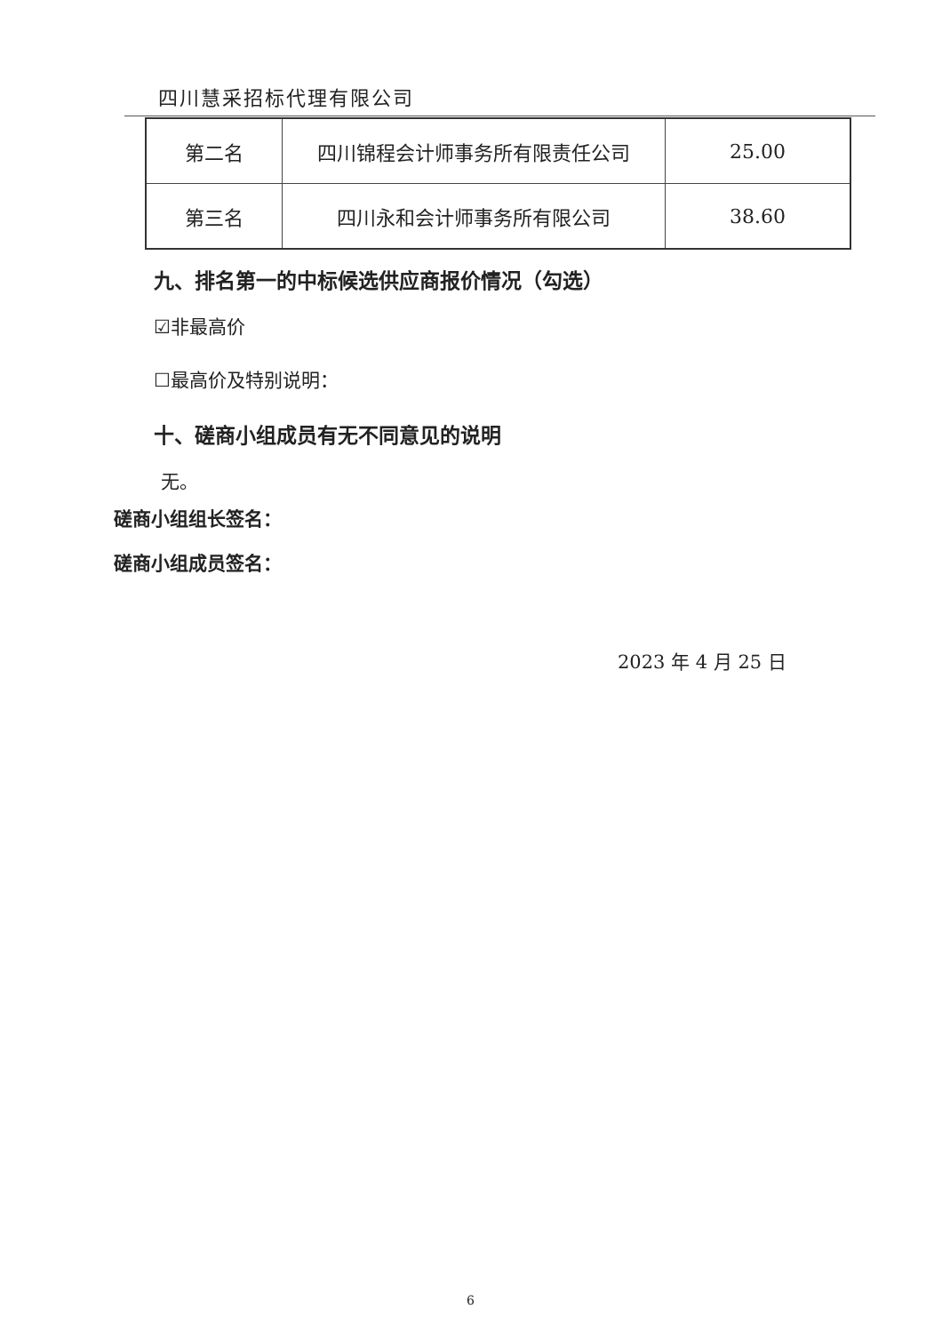四川慧采招标代理有限公司
| 第二名 | 四川锦程会计师事务所有限责任公司 | 25.00 |
| 第三名 | 四川永和会计师事务所有限公司 | 38.60 |
九、排名第一的中标候选供应商报价情况（勾选）
☑非最高价
☐最高价及特别说明：
十、磋商小组成员有无不同意见的说明
无。
磋商小组组长签名：
磋商小组成员签名：
2023 年 4 月 25 日
6